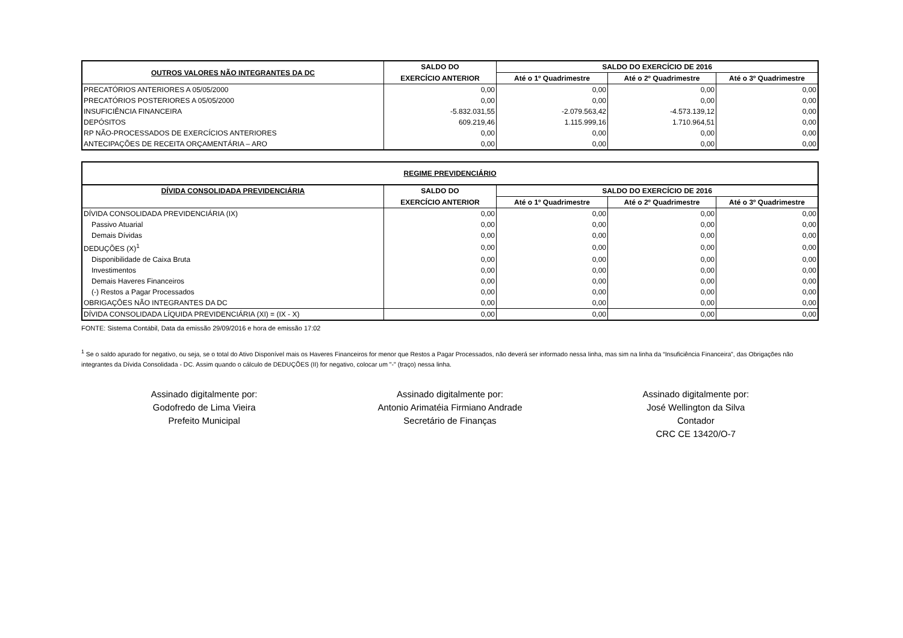| OUTROS VALORES NÃO INTEGRANTES DA DC | SALDO DO | SALDO DO EXERCÍCIO DE 2016 | | |
| --- | --- | --- | --- | --- |
| | EXERCÍCIO ANTERIOR | Até o 1º Quadrimestre | Até o 2º Quadrimestre | Até o 3º Quadrimestre |
| PRECATÓRIOS ANTERIORES A 05/05/2000 | 0,00 | 0,00 | 0,00 | 0,00 |
| PRECATÓRIOS POSTERIORES A 05/05/2000 | 0,00 | 0,00 | 0,00 | 0,00 |
| INSUFICIÊNCIA FINANCEIRA | -5.832.031,55 | -2.079.563,42 | -4.573.139,12 | 0,00 |
| DEPÓSITOS | 609.219,46 | 1.115.999,16 | 1.710.964,51 | 0,00 |
| RP NÃO-PROCESSADOS DE EXERCÍCIOS ANTERIORES | 0,00 | 0,00 | 0,00 | 0,00 |
| ANTECIPAÇÕES DE RECEITA ORÇAMENTÁRIA – ARO | 0,00 | 0,00 | 0,00 | 0,00 |
| REGIME PREVIDENCIÁRIO | | | | |
| --- | --- | --- | --- | --- |
| DÍVIDA CONSOLIDADA PREVIDENCIÁRIA | SALDO DO | SALDO DO EXERCÍCIO DE 2016 | | |
| | EXERCÍCIO ANTERIOR | Até o 1º Quadrimestre | Até o 2º Quadrimestre | Até o 3º Quadrimestre |
| DÍVIDA CONSOLIDADA PREVIDENCIÁRIA (IX) | 0,00 | 0,00 | 0,00 | 0,00 |
| Passivo Atuarial | 0,00 | 0,00 | 0,00 | 0,00 |
| Demais Dívidas | 0,00 | 0,00 | 0,00 | 0,00 |
| DEDUÇÕES (X)<sup>1</sup> | 0,00 | 0,00 | 0,00 | 0,00 |
| Disponibilidade de Caixa Bruta | 0,00 | 0,00 | 0,00 | 0,00 |
| Investimentos | 0,00 | 0,00 | 0,00 | 0,00 |
| Demais Haveres Financeiros | 0,00 | 0,00 | 0,00 | 0,00 |
| (-) Restos a Pagar Processados | 0,00 | 0,00 | 0,00 | 0,00 |
| OBRIGAÇÕES NÃO INTEGRANTES DA DC | 0,00 | 0,00 | 0,00 | 0,00 |
| DÍVIDA CONSOLIDADA LÍQUIDA PREVIDENCIÁRIA (XI) = (IX - X) | 0,00 | 0,00 | 0,00 | 0,00 |
FONTE: Sistema Contábil, Data da emissão 29/09/2016 e hora de emissão 17:02
<sup>1</sup> Se o saldo apurado for negativo, ou seja, se o total do Ativo Disponível mais os Haveres Financeiros for menor que Restos a Pagar Processados, não deverá ser informado nessa linha, mas sim na linha da “Insuficiência Financeira”, das Obrigações não integrantes da Dívida Consolidada - DC. Assim quando o cálculo de DEDUÇÕES (II) for negativo, colocar um "-" (traço) nessa linha.
Assinado digitalmente por:
Godofredo de Lima Vieira
Prefeito Municipal
Assinado digitalmente por:
Antonio Arimatéia Firmiano Andrade
Secretário de Finanças
Assinado digitalmente por:
José Wellington da Silva
Contador
CRC CE 13420/O-7